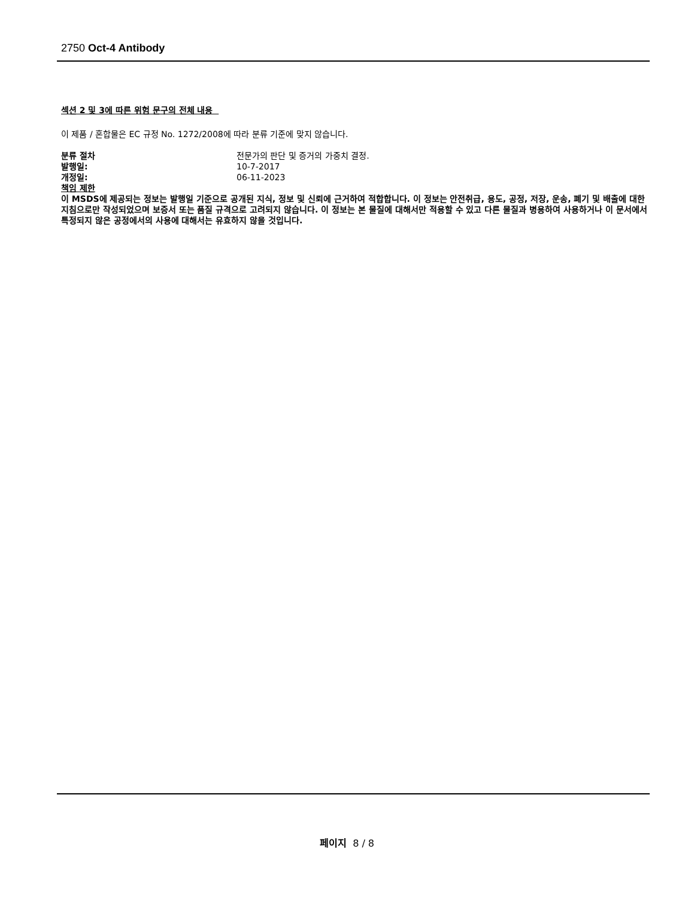2750 Oct-4 Antibody
섹션 2 및 3에 따른 위험 문구의 전체 내용
이 제품 / 혼합물은 EC 규정 No. 1272/2008에 따라 분류 기준에 맞지 않습니다.
분류 절차 전문가의 판단 및 증거의 가중치 결정.
발행일: 10-7-2017
개정일: 06-11-2023
책임 제한
이 MSDS에 제공되는 정보는 발행일 기준으로 공개된 지식, 정보 및 신뢰에 근거하여 적합합니다. 이 정보는 안전취급, 용도, 공정, 저장, 운송, 폐기 및 배출에 대한 지침으로만 작성되었으며 보증서 또는 품질 규격으로 고려되지 않습니다. 이 정보는 본 물질에 대해서만 적용할 수 있고 다른 물질과 병용하여 사용하거나 이 문서에서 특정되지 않은 공정에서의 사용에 대해서는 유효하지 않을 것입니다.
페이지 8 / 8